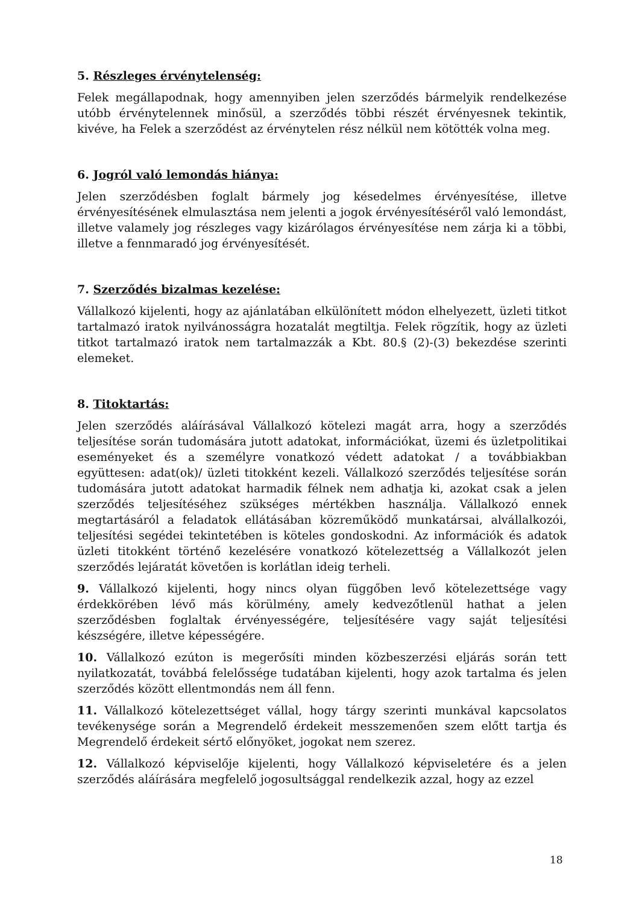5. Részleges érvénytelenség:
Felek megállapodnak, hogy amennyiben jelen szerződés bármelyik rendelkezése utóbb érvénytelennek minősül, a szerződés többi részét érvényesnek tekintik, kivéve, ha Felek a szerződést az érvénytelen rész nélkül nem kötötték volna meg.
6. Jogról való lemondás hiánya:
Jelen szerződésben foglalt bármely jog késedelmes érvényesítése, illetve érvényesítésének elmulasztása nem jelenti a jogok érvényesítéséről való lemondást, illetve valamely jog részleges vagy kizárólagos érvényesítése nem zárja ki a többi, illetve a fennmaradó jog érvényesítését.
7. Szerződés bizalmas kezelése:
Vállalkozó kijelenti, hogy az ajánlatában elkülönített módon elhelyezett, üzleti titkot tartalmazó iratok nyilvánosságra hozatalát megtiltja. Felek rögzítik, hogy az üzleti titkot tartalmazó iratok nem tartalmazzák a Kbt. 80.§ (2)-(3) bekezdése szerinti elemeket.
8. Titoktartás:
Jelen szerződés aláírásával Vállalkozó kötelezi magát arra, hogy a szerződés teljesítése során tudomására jutott adatokat, információkat, üzemi és üzletpolitikai eseményeket és a személyre vonatkozó védett adatokat / a továbbiakban együttesen: adat(ok)/ üzleti titokként kezeli. Vállalkozó szerződés teljesítése során tudomására jutott adatokat harmadik félnek nem adhatja ki, azokat csak a jelen szerződés teljesítéséhez szükséges mértékben használja. Vállalkozó ennek megtartásáról a feladatok ellátásában közreműködő munkatársai, alvállalkozói, teljesítési segédei tekintetében is köteles gondoskodni. Az információk és adatok üzleti titokként történő kezelésére vonatkozó kötelezettség a Vállalkozót jelen szerződés lejáratát követően is korlátlan ideig terheli.
9. Vállalkozó kijelenti, hogy nincs olyan függőben levő kötelezettsége vagy érdekkörében lévő más körülmény, amely kedvezőtlenül hathat a jelen szerződésben foglaltak érvényességére, teljesítésére vagy saját teljesítési készségére, illetve képességére.
10. Vállalkozó ezúton is megerősíti minden közbeszerzési eljárás során tett nyilatkozatát, továbbá felelőssége tudatában kijelenti, hogy azok tartalma és jelen szerződés között ellentmondás nem áll fenn.
11. Vállalkozó kötelezettséget vállal, hogy tárgy szerinti munkával kapcsolatos tevékenysége során a Megrendelő érdekeit messzemenően szem előtt tartja és Megrendelő érdekeit sértő előnyöket, jogokat nem szerez.
12. Vállalkozó képviselője kijelenti, hogy Vállalkozó képviseletére és a jelen szerződés aláírására megfelelő jogosultsággal rendelkezik azzal, hogy az ezzel
18